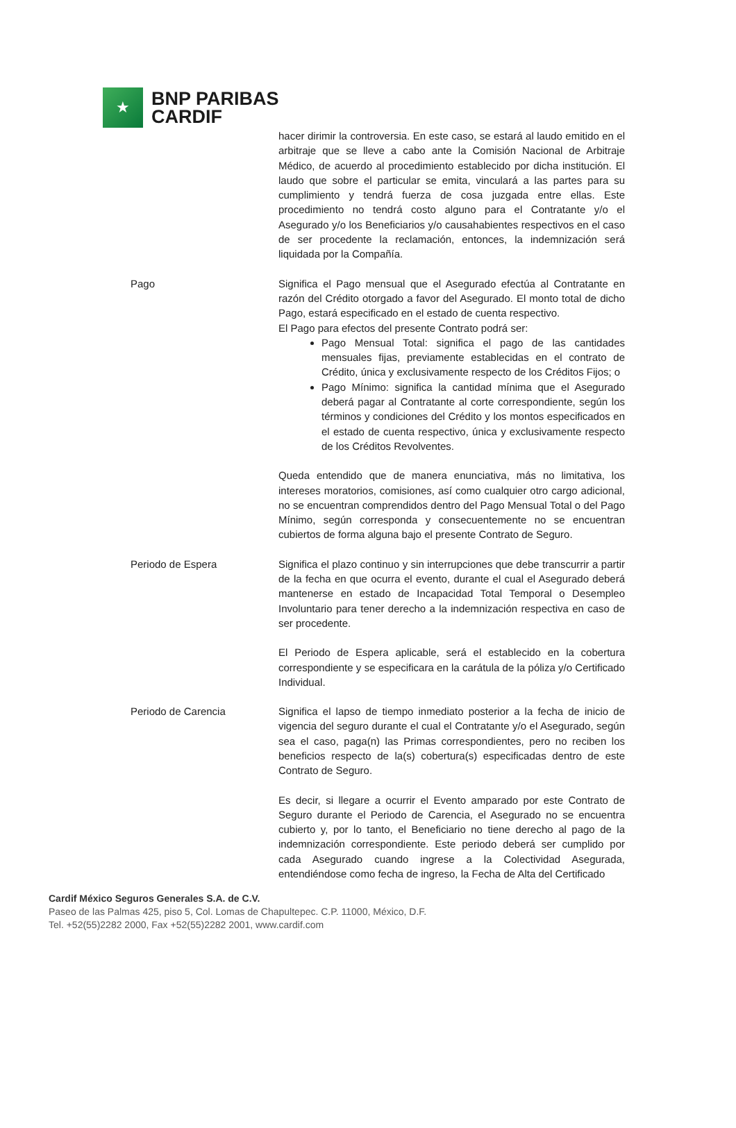★
BNP PARIBAS
CARDIF
hacer dirimir la controversia. En este caso, se estará al laudo emitido en el arbitraje que se lleve a cabo ante la Comisión Nacional de Arbitraje Médico, de acuerdo al procedimiento establecido por dicha institución. El laudo que sobre el particular se emita, vinculará a las partes para su cumplimiento y tendrá fuerza de cosa juzgada entre ellas. Este procedimiento no tendrá costo alguno para el Contratante y/o el Asegurado y/o los Beneficiarios y/o causahabientes respectivos en el caso de ser procedente la reclamación, entonces, la indemnización será liquidada por la Compañía.
Pago Significa el Pago mensual que el Asegurado efectúa al Contratante en razón del Crédito otorgado a favor del Asegurado. El monto total de dicho Pago, estará especificado en el estado de cuenta respectivo.
El Pago para efectos del presente Contrato podrá ser:
Pago Mensual Total: significa el pago de las cantidades mensuales fijas, previamente establecidas en el contrato de Crédito, única y exclusivamente respecto de los Créditos Fijos; o
Pago Mínimo: significa la cantidad mínima que el Asegurado deberá pagar al Contratante al corte correspondiente, según los términos y condiciones del Crédito y los montos especificados en el estado de cuenta respectivo, única y exclusivamente respecto de los Créditos Revolventes.
Queda entendido que de manera enunciativa, más no limitativa, los intereses moratorios, comisiones, así como cualquier otro cargo adicional, no se encuentran comprendidos dentro del Pago Mensual Total o del Pago Mínimo, según corresponda y consecuentemente no se encuentran cubiertos de forma alguna bajo el presente Contrato de Seguro.
Periodo de Espera Significa el plazo continuo y sin interrupciones que debe transcurrir a partir de la fecha en que ocurra el evento, durante el cual el Asegurado deberá mantenerse en estado de Incapacidad Total Temporal o Desempleo Involuntario para tener derecho a la indemnización respectiva en caso de ser procedente.
El Periodo de Espera aplicable, será el establecido en la cobertura correspondiente y se especificara en la carátula de la póliza y/o Certificado Individual.
Periodo de Carencia Significa el lapso de tiempo inmediato posterior a la fecha de inicio de vigencia del seguro durante el cual el Contratante y/o el Asegurado, según sea el caso, paga(n) las Primas correspondientes, pero no reciben los beneficios respecto de la(s) cobertura(s) especificadas dentro de este Contrato de Seguro.
Es decir, si llegare a ocurrir el Evento amparado por este Contrato de Seguro durante el Periodo de Carencia, el Asegurado no se encuentra cubierto y, por lo tanto, el Beneficiario no tiene derecho al pago de la indemnización correspondiente. Este periodo deberá ser cumplido por cada Asegurado cuando ingrese a la Colectividad Asegurada, entendiéndose como fecha de ingreso, la Fecha de Alta del Certificado
Cardif México Seguros Generales S.A. de C.V.
Paseo de las Palmas 425, piso 5, Col. Lomas de Chapultepec. C.P. 11000, México, D.F.
Tel. +52(55)2282 2000, Fax +52(55)2282 2001, www.cardif.com